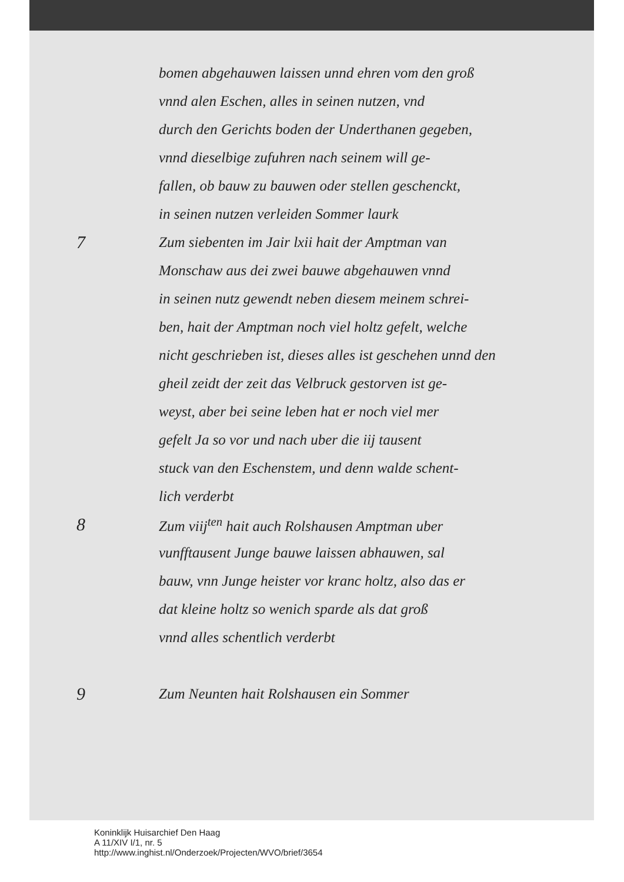bomen abgehauwen laissen unnd ehren vom den groß
vnnd alen Eschen, alles in seinen nutzen, vnd
durch den Gerichts boden der Underthanen gegeben,
vnnd dieselbige zufuhren nach seinem will ge-
fallen, ob bauw zu bauwen oder stellen geschenckt,
in seinen nutzen verleiden Sommer laurk
7 Zum siebenten im Jair lxii hait der Amptman van
Monschaw aus dei zwei bauwe abgehauwen vnnd
in seinen nutz gewendt neben diesem meinem schrei-
ben, hait der Amptman noch viel holtz gefelt, welche
nicht geschrieben ist, dieses alles ist geschehen unnd den
gheil zeidt der zeit das Velbruck gestorven ist ge-
weyst, aber bei seine leben hat er noch viel mer
gefelt Ja so vor und nach uber die iij tausent
stuck van den Eschenstem, und denn walde schent-
lich verderbt
8 Zum viij<sup>ten</sup> hait auch Rolshausen Amptman uber
vunfftausent Junge bauwe laissen abhauwen, sal
bauw, vnn Junge heister vor kranc holtz, also das er
dat kleine holtz so wenich sparde als dat groß
vnnd alles schentlich verderbt
9 Zum Neunten hait Rolshausen ein Sommer
Koninklijk Huisarchief Den Haag
A 11/XIV I/1, nr. 5
http://www.inghist.nl/Onderzoek/Projecten/WVO/brief/3654